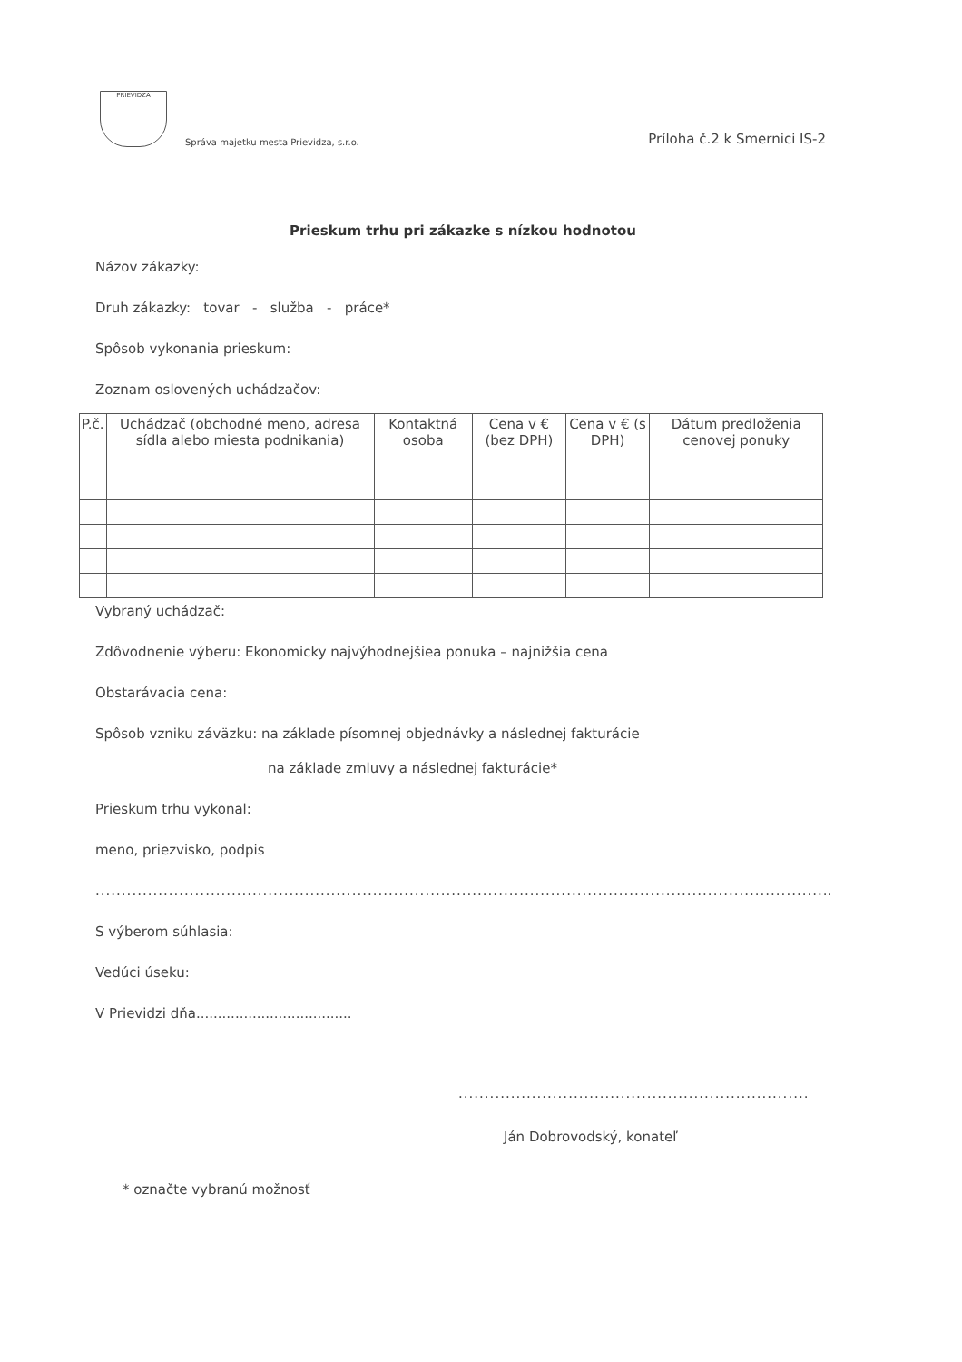PRIEVIDZA
Správa majetku mesta Prievidza, s.r.o.
Príloha č.2 k Smernici IS-2
Prieskum trhu pri zákazke s nízkou hodnotou
Názov zákazky:
Druh zákazky: tovar - služba - práce*
Spôsob vykonania prieskum:
Zoznam oslovených uchádzačov:
| P.č. | Uchádzač (obchodné meno, adresa sídla alebo miesta podnikania) | Kontaktná osoba | Cena v € (bez DPH) | Cena v € (s DPH) | Dátum predloženia cenovej ponuky |
| --- | --- | --- | --- | --- | --- |
Vybraný uchádzač:
Zdôvodnenie výberu: Ekonomicky najvýhodnejšiea ponuka – najnižšia cena
Obstarávacia cena:
Spôsob vzniku záväzku: na základe písomnej objednávky a následnej fakturácie
na základe zmluvy a následnej fakturácie*
Prieskum trhu vykonal:
meno, priezvisko, podpis
..............................................................................................................................................................................................
S výberom súhlasia:
Vedúci úseku:
V Prievidzi dňa....................................
...................................................................
Ján Dobrovodský, konateľ
* označte vybranú možnosť